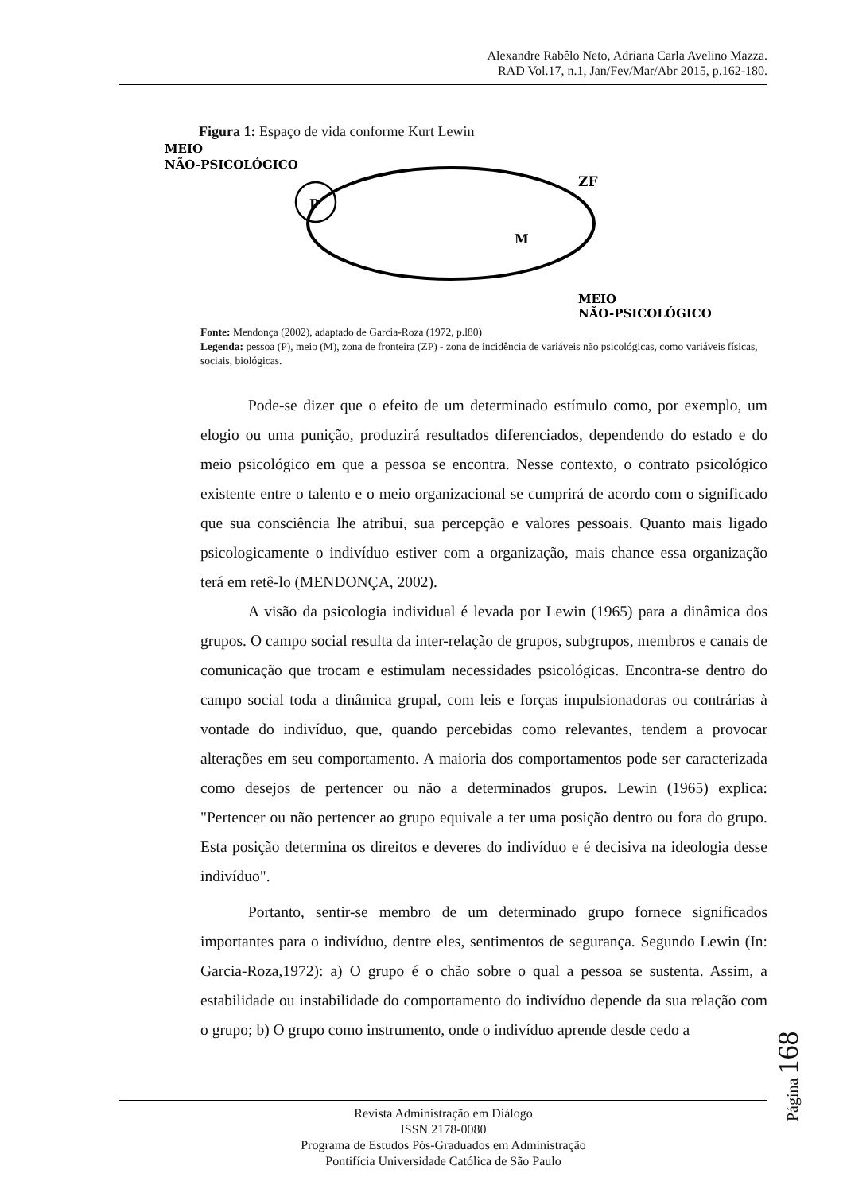Alexandre Rabêlo Neto, Adriana Carla Avelino Mazza.
RAD Vol.17, n.1, Jan/Fev/Mar/Abr 2015, p.162-180.
Figura 1: Espaço de vida conforme Kurt Lewin
MEIO
NÃO-PSICOLÓGICO
P
M
ZF
MEIO
NÃO-PSICOLÓGICO
Fonte: Mendonça (2002), adaptado de Garcia-Roza (1972, p.l80)
Legenda: pessoa (P), meio (M), zona de fronteira (ZP) - zona de incidência de variáveis não psicológicas, como variáveis físicas, sociais, biológicas.
Pode-se dizer que o efeito de um determinado estímulo como, por exemplo, um elogio ou uma punição, produzirá resultados diferenciados, dependendo do estado e do meio psicológico em que a pessoa se encontra. Nesse contexto, o contrato psicológico existente entre o talento e o meio organizacional se cumprirá de acordo com o significado que sua consciência lhe atribui, sua percepção e valores pessoais. Quanto mais ligado psicologicamente o indivíduo estiver com a organização, mais chance essa organização terá em retê-lo (MENDONÇA, 2002).
A visão da psicologia individual é levada por Lewin (1965) para a dinâmica dos grupos. O campo social resulta da inter-relação de grupos, subgrupos, membros e canais de comunicação que trocam e estimulam necessidades psicológicas. Encontra-se dentro do campo social toda a dinâmica grupal, com leis e forças impulsionadoras ou contrárias à vontade do indivíduo, que, quando percebidas como relevantes, tendem a provocar alterações em seu comportamento. A maioria dos comportamentos pode ser caracterizada como desejos de pertencer ou não a determinados grupos. Lewin (1965) explica: "Pertencer ou não pertencer ao grupo equivale a ter uma posição dentro ou fora do grupo. Esta posição determina os direitos e deveres do indivíduo e é decisiva na ideologia desse indivíduo".
Portanto, sentir-se membro de um determinado grupo fornece significados importantes para o indivíduo, dentre eles, sentimentos de segurança. Segundo Lewin (In: Garcia-Roza,1972): a) O grupo é o chão sobre o qual a pessoa se sustenta. Assim, a estabilidade ou instabilidade do comportamento do indivíduo depende da sua relação com o grupo; b) O grupo como instrumento, onde o indivíduo aprende desde cedo a
Página 168
Revista Administração em Diálogo
ISSN 2178-0080
Programa de Estudos Pós-Graduados em Administração
Pontifícia Universidade Católica de São Paulo